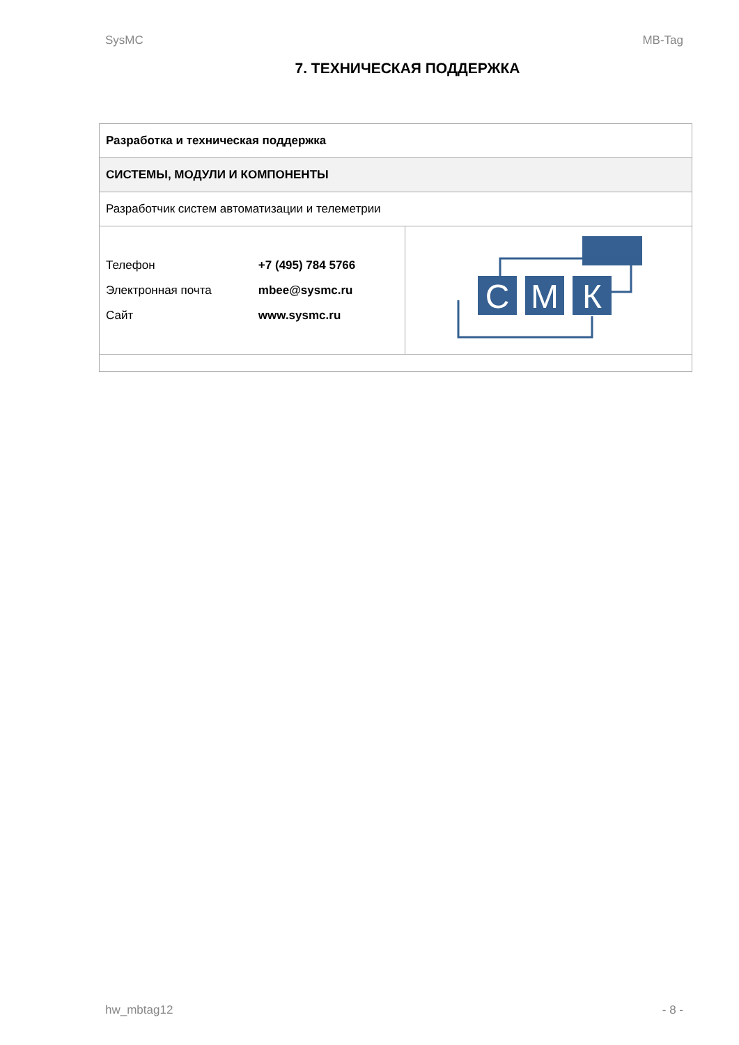SysMC MB-Tag
7. ТЕХНИЧЕСКАЯ ПОДДЕРЖКА
| Разработка и техническая поддержка | |
| СИСТЕМЫ, МОДУЛИ И КОМПОНЕНТЫ | |
| Разработчик систем автоматизации и телеметрии | |
| / Телефон / +7 (495) 784 5766 / / Электронная почта / mbee@sysmc.ru / / Сайт / www.sysmc.ru / | С М К |
hw_mbtag12 - 8 -